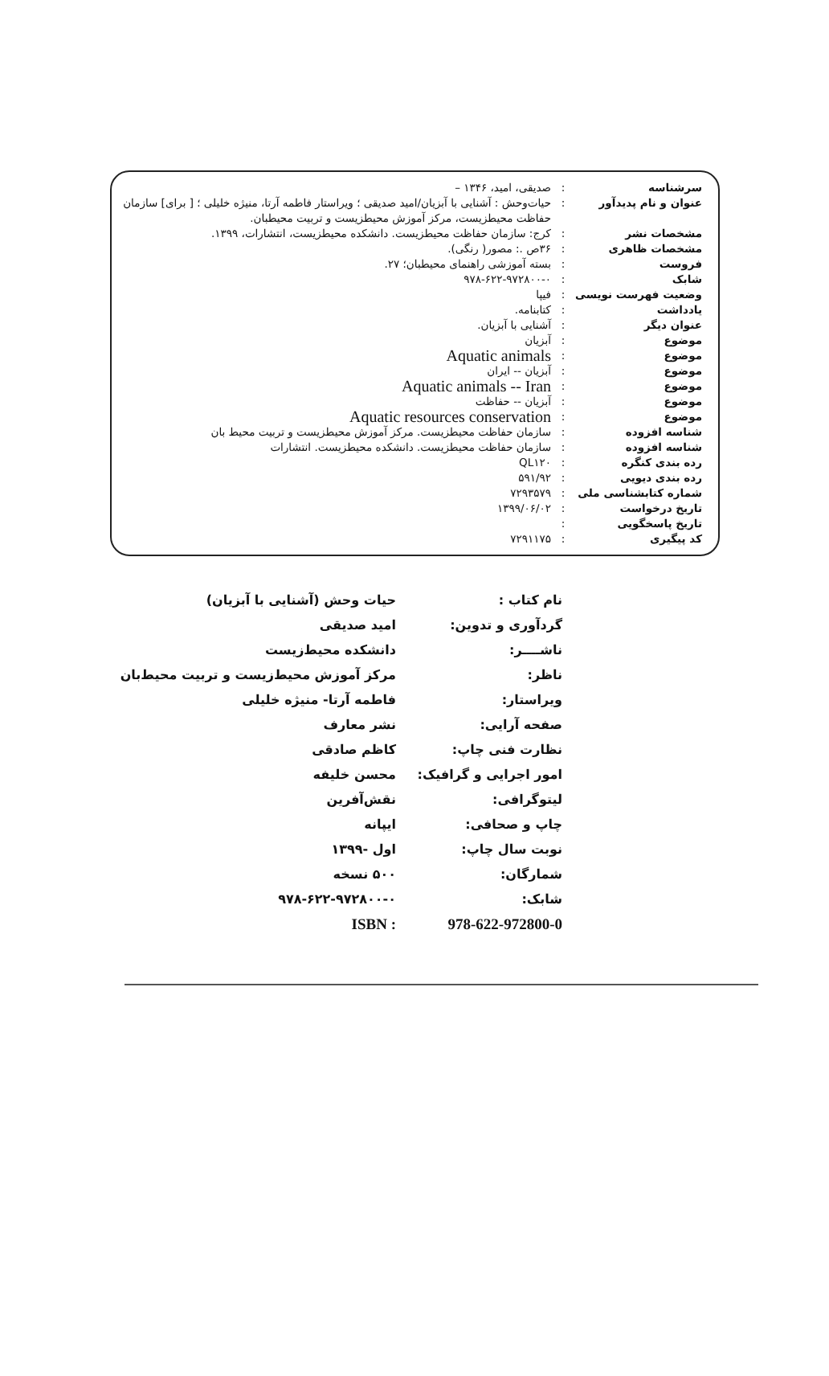| سرشناسه | : | صدیقی، امید، ۱۳۴۶ – |
| عنوان و نام پدیدآور | : | حیات‌وحش : آشنایی با آبزیان/امید صدیقی ؛ ویراستار فاطمه آرتا، منیژه خلیلی ؛ [ برای] سازمان حفاظت محیطزیست، مرکز آموزش محیطزیست و تربیت محیطبان. |
| مشخصات نشر | : | کرج: سازمان حفاظت محیطزیست. دانشکده محیطزیست، انتشارات، ۱۳۹۹. |
| مشخصات ظاهری | : | ۳۶ص .: مصور( رنگی). |
| فروست | : | بسته آموزشی راهنمای محیطبان؛ ۲۷. |
| شابک | : | ۹۷۸-۶۲۲-۹۷۲۸۰۰-۰ |
| وضعیت فهرست نویسی | : | فیپا |
| یادداشت | : | کتابنامه. |
| عنوان دیگر | : | آشنایی با آبزیان. |
| موضوع | : | آبزیان |
| موضوع | : | Aquatic animals |
| موضوع | : | آبزیان -- ایران |
| موضوع | : | Aquatic animals -- Iran |
| موضوع | : | آبزیان -- حفاظت |
| موضوع | : | Aquatic resources conservation |
| شناسه افزوده | : | سازمان حفاظت محیطزیست. مرکز آموزش محیطزیست و تربیت محیط بان |
| شناسه افزوده | : | سازمان حفاظت محیطزیست. دانشکده محیطزیست. انتشارات |
| رده بندی کنگره | : | QL۱۲۰ |
| رده بندی دیویی | : | ۵۹۱/۹۲ |
| شماره کتابشناسی ملی | : | ۷۲۹۳۵۷۹ |
| تاریخ درخواست | : | ۱۳۹۹/۰۶/۰۲ |
| تاریخ پاسخگویی | : | |
| کد پیگیری | : | ۷۲۹۱۱۷۵ |
| نام کتاب : | حیات وحش (آشنایی با آبزیان) |
| گردآوری و تدوین: | امید صدیقی |
| ناشــــر: | دانشکده محیط‌زیست |
| ناظر: | مرکز آموزش محیط‌زیست و تربیت محیط‌بان |
| ویراستار: | فاطمه آرتا- منیژه خلیلی |
| صفحه آرایی: | نشر معارف |
| نظارت فنی چاپ: | کاظم صادقی |
| امور اجرایی و گرافیک: | محسن خلیفه |
| لیتوگرافی: | نقش‌آفرین |
| چاپ و صحافی: | ایپانه |
| نوبت سال چاپ: | اول -۱۳۹۹ |
| شمارگان: | ۵۰۰ نسخه |
| شابک: | ۹۷۸-۶۲۲-۹۷۲۸۰۰-۰ |
| 978-622-972800-0 | ISBN : |